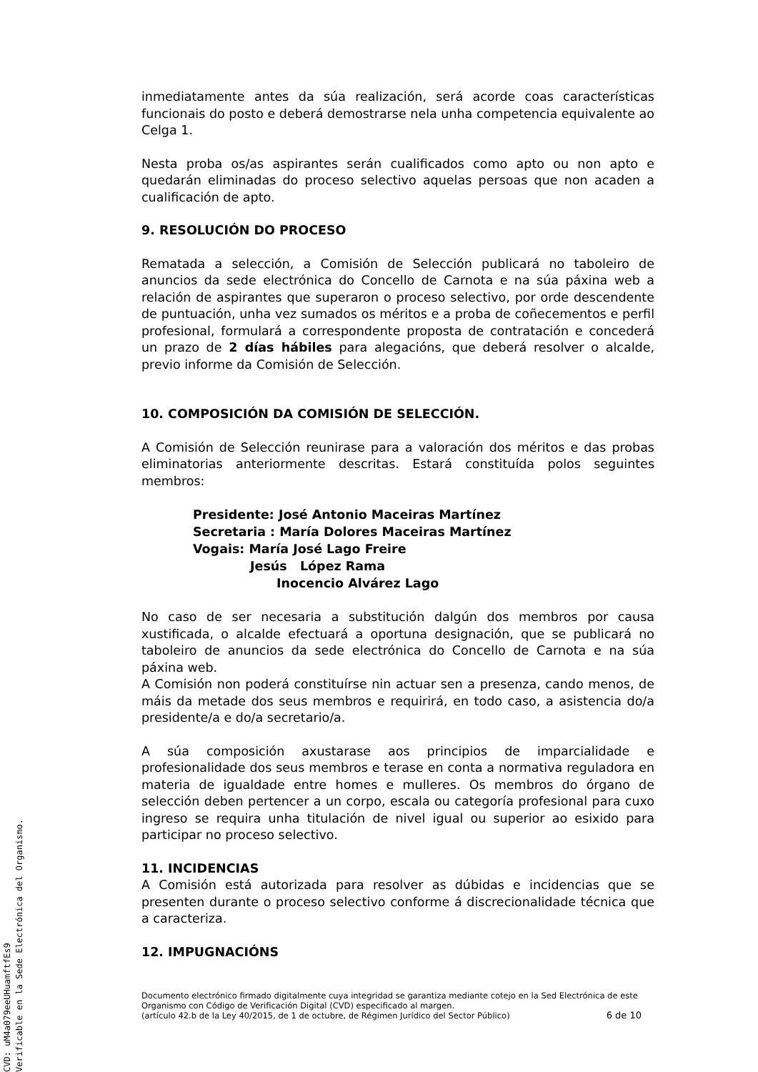inmediatamente antes da súa realización, será acorde coas características funcionais do posto e deberá demostrarse nela unha competencia equivalente ao Celga 1.
Nesta proba os/as aspirantes serán cualificados como apto ou non apto e quedarán eliminadas do proceso selectivo aquelas persoas que non acaden a cualificación de apto.
9. RESOLUCIÓN DO PROCESO
Rematada a selección, a Comisión de Selección publicará no taboleiro de anuncios da sede electrónica do Concello de Carnota e na súa páxina web a relación de aspirantes que superaron o proceso selectivo, por orde descendente de puntuación, unha vez sumados os méritos e a proba de coñecementos e perfil profesional, formulará a correspondente proposta de contratación e concederá un prazo de 2 días hábiles para alegacións, que deberá resolver o alcalde, previo informe da Comisión de Selección.
10. COMPOSICIÓN DA COMISIÓN DE SELECCIÓN.
A Comisión de Selección reunirase para a valoración dos méritos e das probas eliminatorias anteriormente descritas. Estará constituída polos seguintes membros:
Presidente: José Antonio Maceiras Martínez
Secretaria : María Dolores Maceiras Martínez
Vogais: María José Lago Freire
Jesús López Rama
Inocencio Alvárez Lago
No caso de ser necesaria a substitución dalgún dos membros por causa xustificada, o alcalde efectuará a oportuna designación, que se publicará no taboleiro de anuncios da sede electrónica do Concello de Carnota e na súa páxina web.
A Comisión non poderá constituírse nin actuar sen a presenza, cando menos, de máis da metade dos seus membros e requirirá, en todo caso, a asistencia do/a presidente/a e do/a secretario/a.
A súa composición axustarase aos principios de imparcialidade e profesionalidade dos seus membros e terase en conta a normativa reguladora en materia de igualdade entre homes e mulleres. Os membros do órgano de selección deben pertencer a un corpo, escala ou categoría profesional para cuxo ingreso se requira unha titulación de nivel igual ou superior ao esixido para participar no proceso selectivo.
11. INCIDENCIAS
A Comisión está autorizada para resolver as dúbidas e incidencias que se presenten durante o proceso selectivo conforme á discrecionalidade técnica que a caracteriza.
12. IMPUGNACIÓNS
Documento electrónico firmado digitalmente cuya integridad se garantiza mediante cotejo en la Sed Electrónica de este Organismo con Código de Verificación Digital (CVD) especificado al margen.
(artículo 42.b de la Ley 40/2015, de 1 de octubre, de Régimen Jurídico del Sector Público) 6 de 10
CVD: uM4a079eeUHuamftfEs9
Verificable en la Sede Electrónica del Organismo.